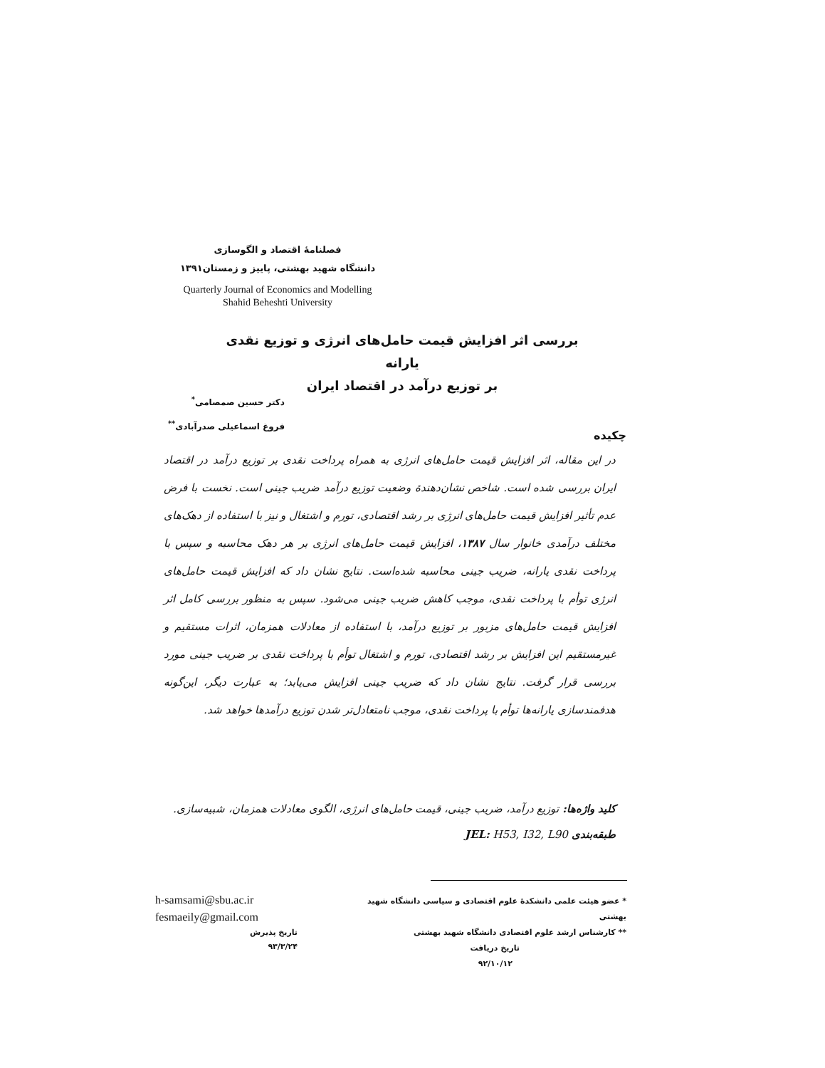فصلنامهٔ اقتصاد و الگوسازی
دانشگاه شهید بهشتی، پاییز و زمستان۱۳۹۱
Quarterly Journal of Economics and Modelling
Shahid Beheshti University
بررسی اثر افزایش قیمت حامل‌های انرژی و توزیع نقدی یارانه
بر توزیع درآمد در اقتصاد ایران
دکتر حسین صمصامی<sup>*</sup>
فروغ اسماعیلی صدرآبادی<sup>**</sup>
چکیده
در این مقاله، اثر افزایش قیمت حامل‌های انرژی به همراه پرداخت نقدی بر توزیع درآمد در اقتصاد ایران بررسی شده است. شاخص نشان‌دهندهٔ وضعیت توزیع درآمد ضریب جینی است. نخست با فرض عدم تأثیر افزایش قیمت حامل‌های انرژی بر رشد اقتصادی، تورم و اشتغال و نیز با استفاده از دهک‌های مختلف درآمدی خانوار سال ۱۳۸۷، افزایش قیمت حامل‌های انرژی بر هر دهک محاسبه و سپس با پرداخت نقدی یارانه، ضریب جینی محاسبه شده‌است. نتایج نشان داد که افزایش قیمت حامل‌های انرژی توأم با پرداخت نقدی، موجب کاهش ضریب جینی می‌شود. سپس به منظور بررسی کامل اثر افزایش قیمت حامل‌های مزبور بر توزیع درآمد، با استفاده از معادلات همزمان، اثرات مستقیم و غیرمستقیم این افزایش بر رشد اقتصادی، تورم و اشتغال توأم با پرداخت نقدی بر ضریب جینی مورد بررسی قرار گرفت. نتایج نشان داد که ضریب جینی افزایش می‌یابد؛ به عبارت دیگر، این‌گونه هدفمندسازی یارانه‌ها توأم با پرداخت نقدی، موجب نامتعادل‌تر شدن توزیع درآمدها خواهد شد.
کلید واژه‌ها: توزیع درآمد، ضریب جینی، قیمت حامل‌های انرژی، الگوی معادلات همزمان، شبیه‌سازی.
طبقه‌بندی JEL: H53, I32, L90
* عضو هیئت علمی دانشکدهٔ علوم اقتصادی و سیاسی دانشگاه شهید بهشتی
** کارشناس ارشد علوم اقتصادی دانشگاه شهید بهشتی
تاریخ دریافت
۹۲/۱۰/۱۲
h-samsami@sbu.ac.ir
fesmaeily@gmail.com
تاریخ پذیرش
۹۳/۳/۲۴